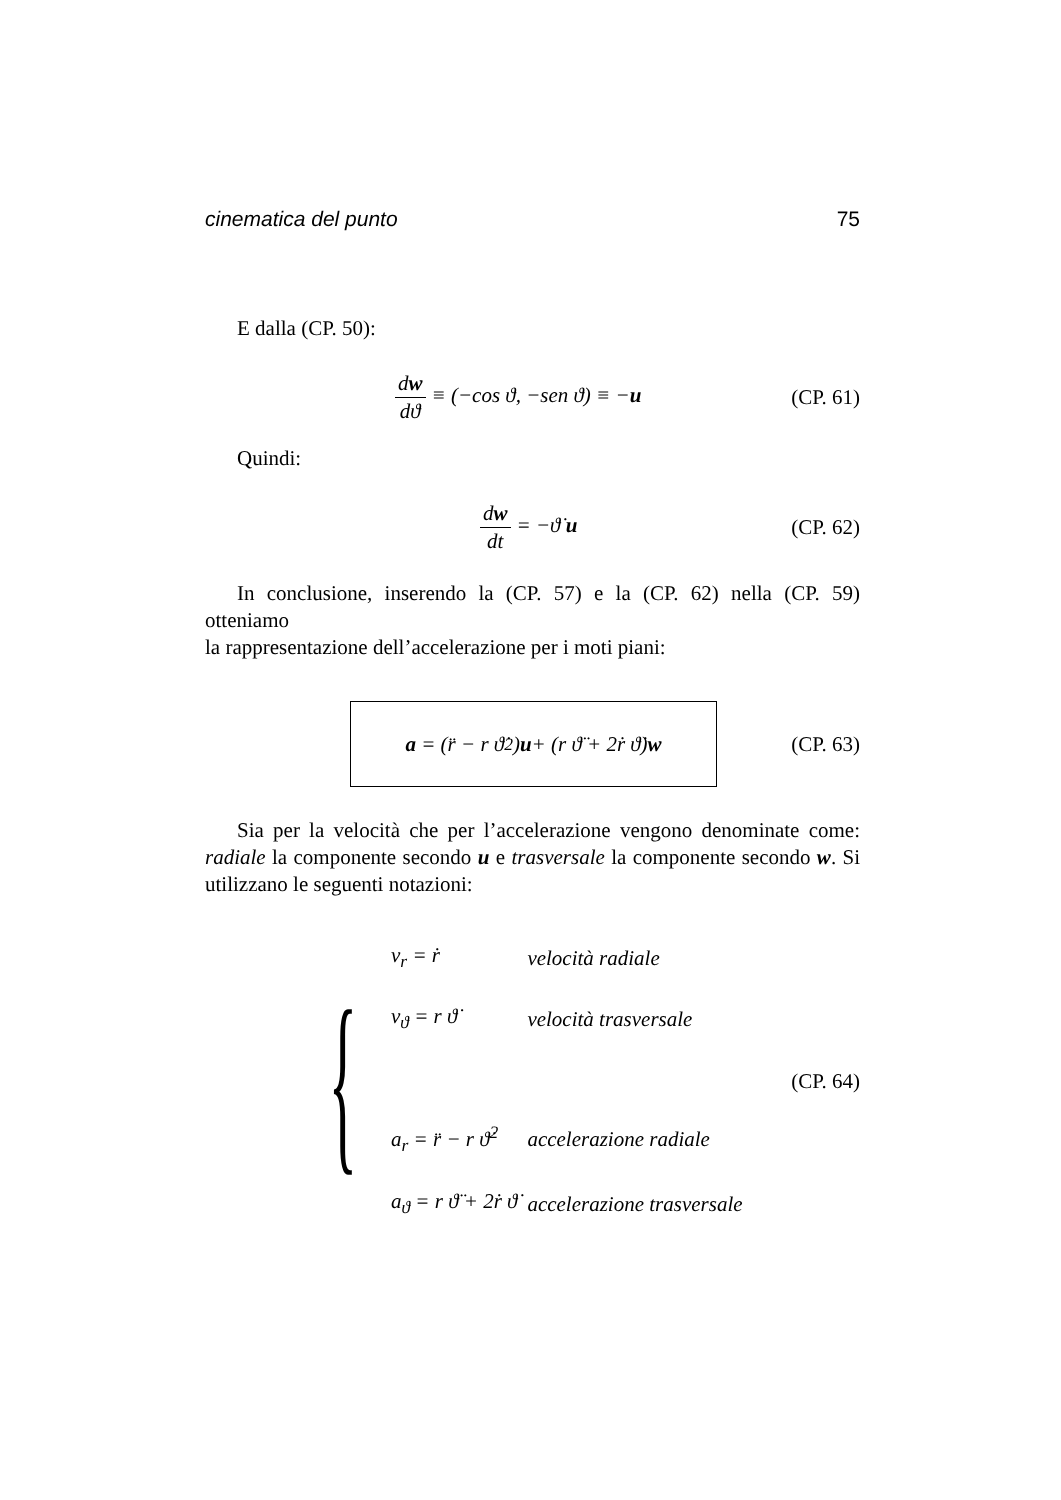cinematica del punto 75
E dalla (CP. 50):
dw dϑ ≡ (−cos ϑ, −sen ϑ) ≡ −u (CP. 61)
Quindi:
dw dt = −ϑ̇ u (CP. 62)
In conclusione, inserendo la (CP. 57) e la (CP. 62) nella (CP. 59) otteniamo
la rappresentazione dell’accelerazione per i moti piani:
a = (r̈ − r ϑ̇<sup>2</sup>) u + (r ϑ̈ + 2ṙ ϑ̇) w
(CP. 63)
Sia per la velocità che per l’accelerazione vengono denominate come: radiale la componente secondo u e trasversale la componente secondo w. Si utilizzano le seguenti notazioni:
{
| v<sub>r</sub> = ṙ | velocità radiale |
| v<sub>ϑ</sub> = r ϑ̇ | velocità trasversale |
| a<sub>r</sub> = r̈ − r ϑ̇<sup>2</sup> | accelerazione radiale |
| a<sub>ϑ</sub> = r ϑ̈ + 2ṙ ϑ̇ | accelerazione trasversale |
(CP. 64)